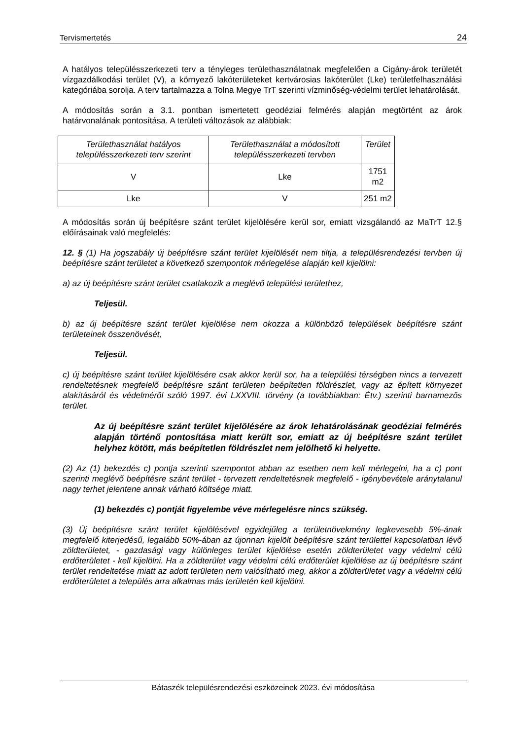Tervismertetés 24
A hatályos településszerkezeti terv a tényleges területhasználatnak megfelelően a Cigány-árok területét vízgazdálkodási terület (V), a környező lakóterületeket kertvárosias lakóterület (Lke) területfelhasználási kategóriába sorolja. A terv tartalmazza a Tolna Megye TrT szerinti vízminőség-védelmi terület lehatárolását.
A módosítás során a 3.1. pontban ismertetett geodéziai felmérés alapján megtörtént az árok határvonalának pontosítása. A területi változások az alábbiak:
| Területhasználat hatályos településszerkezeti terv szerint | Területhasználat a módosított településszerkezeti tervben | Terület |
| --- | --- | --- |
| V | Lke | 1751 m2 |
| Lke | V | 251 m2 |
A módosítás során új beépítésre szánt terület kijelölésére kerül sor, emiatt vizsgálandó az MaTrT 12.§ előírásainak való megfelelés:
12. § (1) Ha jogszabály új beépítésre szánt terület kijelölését nem tiltja, a településrendezési tervben új beépítésre szánt területet a következő szempontok mérlegelése alapján kell kijelölni:
a) az új beépítésre szánt terület csatlakozik a meglévő települési területhez,
Teljesül.
b) az új beépítésre szánt terület kijelölése nem okozza a különböző települések beépítésre szánt területeinek összenövését,
Teljesül.
c) új beépítésre szánt terület kijelölésére csak akkor kerül sor, ha a települési térségben nincs a tervezett rendeltetésnek megfelelő beépítésre szánt területen beépítetlen földrészlet, vagy az épített környezet alakításáról és védelméről szóló 1997. évi LXXVIII. törvény (a továbbiakban: Étv.) szerinti barnamezős terület.
Az új beépítésre szánt terület kijelölésére az árok lehatárolásának geodéziai felmérés alapján történő pontosítása miatt került sor, emiatt az új beépítésre szánt terület helyhez kötött, más beépítetlen földrészlet nem jelölhető ki helyette.
(2) Az (1) bekezdés c) pontja szerinti szempontot abban az esetben nem kell mérlegelni, ha a c) pont szerinti meglévő beépítésre szánt terület - tervezett rendeltetésnek megfelelő - igénybevétele aránytalanul nagy terhet jelentene annak várható költsége miatt.
(1) bekezdés c) pontját figyelembe véve mérlegelésre nincs szükség.
(3) Új beépítésre szánt terület kijelölésével egyidejűleg a területnövekmény legkevesebb 5%-ának megfelelő kiterjedésű, legalább 50%-ában az újonnan kijelölt beépítésre szánt területtel kapcsolatban lévő zöldterületet, - gazdasági vagy különleges terület kijelölése esetén zöldterületet vagy védelmi célú erdőterületet - kell kijelölni. Ha a zöldterület vagy védelmi célú erdőterület kijelölése az új beépítésre szánt terület rendeltetése miatt az adott területen nem valósítható meg, akkor a zöldterületet vagy a védelmi célú erdőterületet a település arra alkalmas más területén kell kijelölni.
Bátaszék településrendezési eszközeinek 2023. évi módosítása